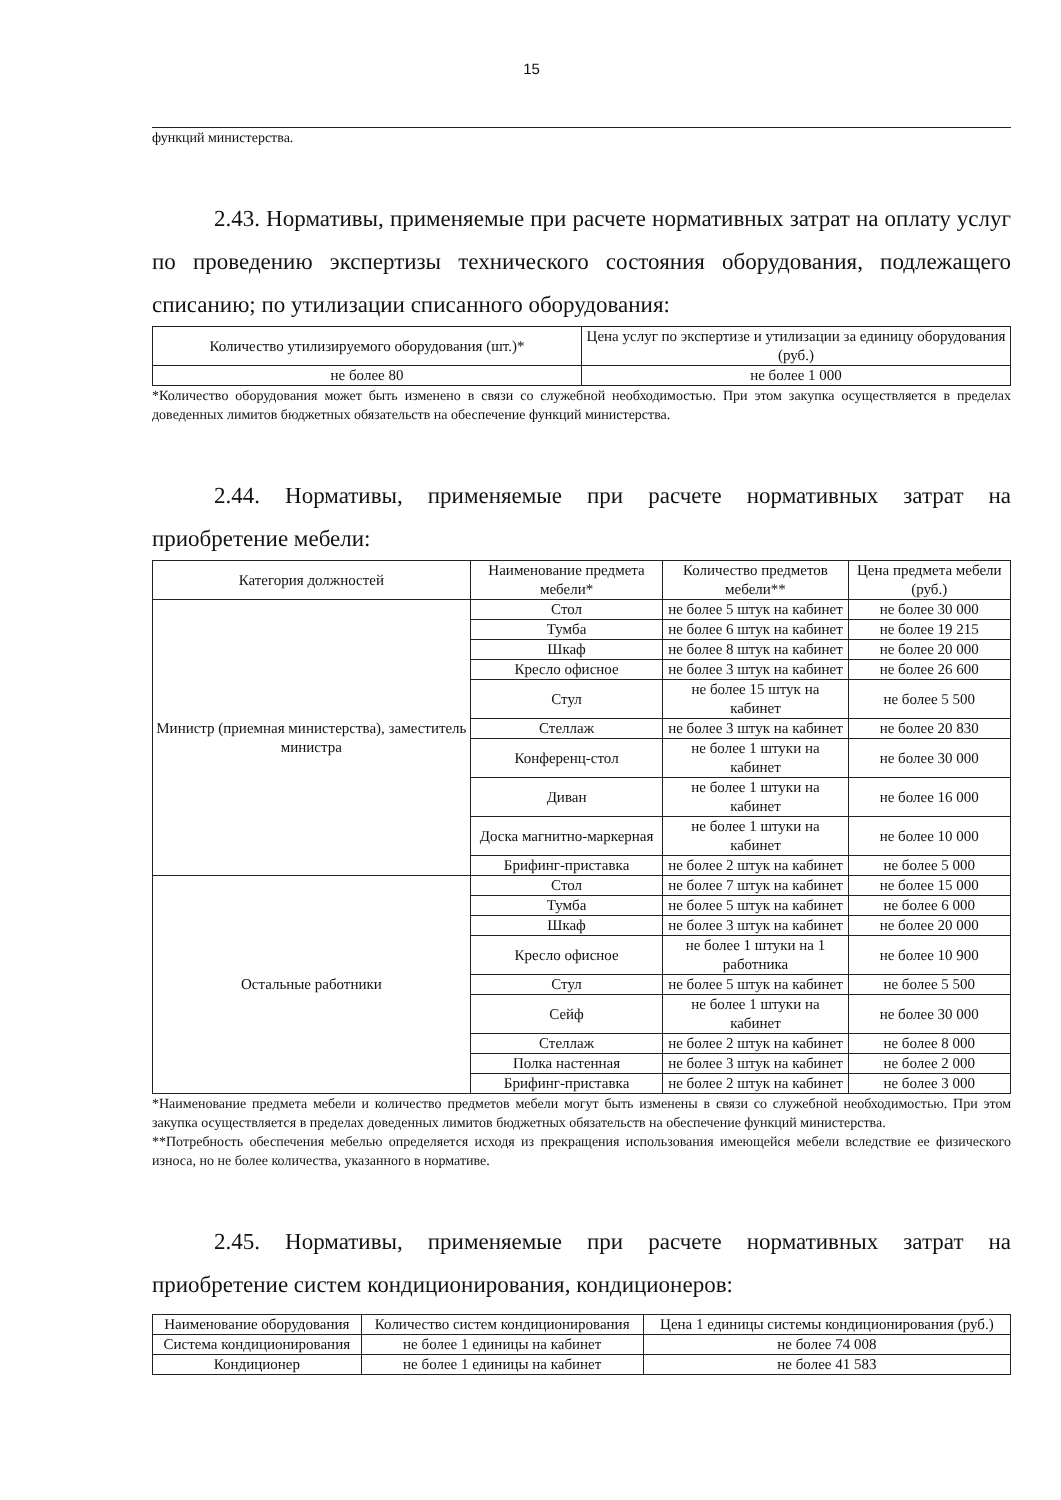15
функций министерства.
2.43. Нормативы, применяемые при расчете нормативных затрат на оплату услуг по проведению экспертизы технического состояния оборудования, подлежащего списанию; по утилизации списанного оборудования:
| Количество утилизируемого оборудования (шт.)* | Цена услуг по экспертизе и утилизации за единицу оборудования (руб.) |
| --- | --- |
| не более 80 | не более 1 000 |
*Количество оборудования может быть изменено в связи со служебной необходимостью. При этом закупка осуществляется в пределах доведенных лимитов бюджетных обязательств на обеспечение функций министерства.
2.44. Нормативы, применяемые при расчете нормативных затрат на приобретение мебели:
| Категория должностей | Наименование предмета мебели* | Количество предметов мебели** | Цена предмета мебели (руб.) |
| --- | --- | --- | --- |
| Министр (приемная министерства), заместитель министра | Стол | не более 5 штук на кабинет | не более 30 000 |
| | Тумба | не более 6 штук на кабинет | не более 19 215 |
| | Шкаф | не более 8 штук на кабинет | не более 20 000 |
| | Кресло офисное | не более 3 штук на кабинет | не более 26 600 |
| | Стул | не более 15 штук на кабинет | не более 5 500 |
| | Стеллаж | не более 3 штук на кабинет | не более 20 830 |
| | Конференц-стол | не более 1 штуки на кабинет | не более 30 000 |
| | Диван | не более 1 штуки на кабинет | не более 16 000 |
| | Доска магнитно-маркерная | не более 1 штуки на кабинет | не более 10 000 |
| | Брифинг-приставка | не более 2 штук на кабинет | не более 5 000 |
| Остальные работники | Стол | не более 7 штук на кабинет | не более 15 000 |
| | Тумба | не более 5 штук на кабинет | не более 6 000 |
| | Шкаф | не более 3 штук на кабинет | не более 20 000 |
| | Кресло офисное | не более 1 штуки на 1 работника | не более 10 900 |
| | Стул | не более 5 штук на кабинет | не более 5 500 |
| | Сейф | не более 1 штуки на кабинет | не более 30 000 |
| | Стеллаж | не более 2 штук на кабинет | не более 8 000 |
| | Полка настенная | не более 3 штук на кабинет | не более 2 000 |
| | Брифинг-приставка | не более 2 штук на кабинет | не более 3 000 |
*Наименование предмета мебели и количество предметов мебели могут быть изменены в связи со служебной необходимостью. При этом закупка осуществляется в пределах доведенных лимитов бюджетных обязательств на обеспечение функций министерства.
**Потребность обеспечения мебелью определяется исходя из прекращения использования имеющейся мебели вследствие ее физического износа, но не более количества, указанного в нормативе.
2.45. Нормативы, применяемые при расчете нормативных затрат на приобретение систем кондиционирования, кондиционеров:
| Наименование оборудования | Количество систем кондиционирования | Цена 1 единицы системы кондиционирования (руб.) |
| --- | --- | --- |
| Система кондиционирования | не более 1 единицы на кабинет | не более 74 008 |
| Кондиционер | не более 1 единицы на кабинет | не более 41 583 |